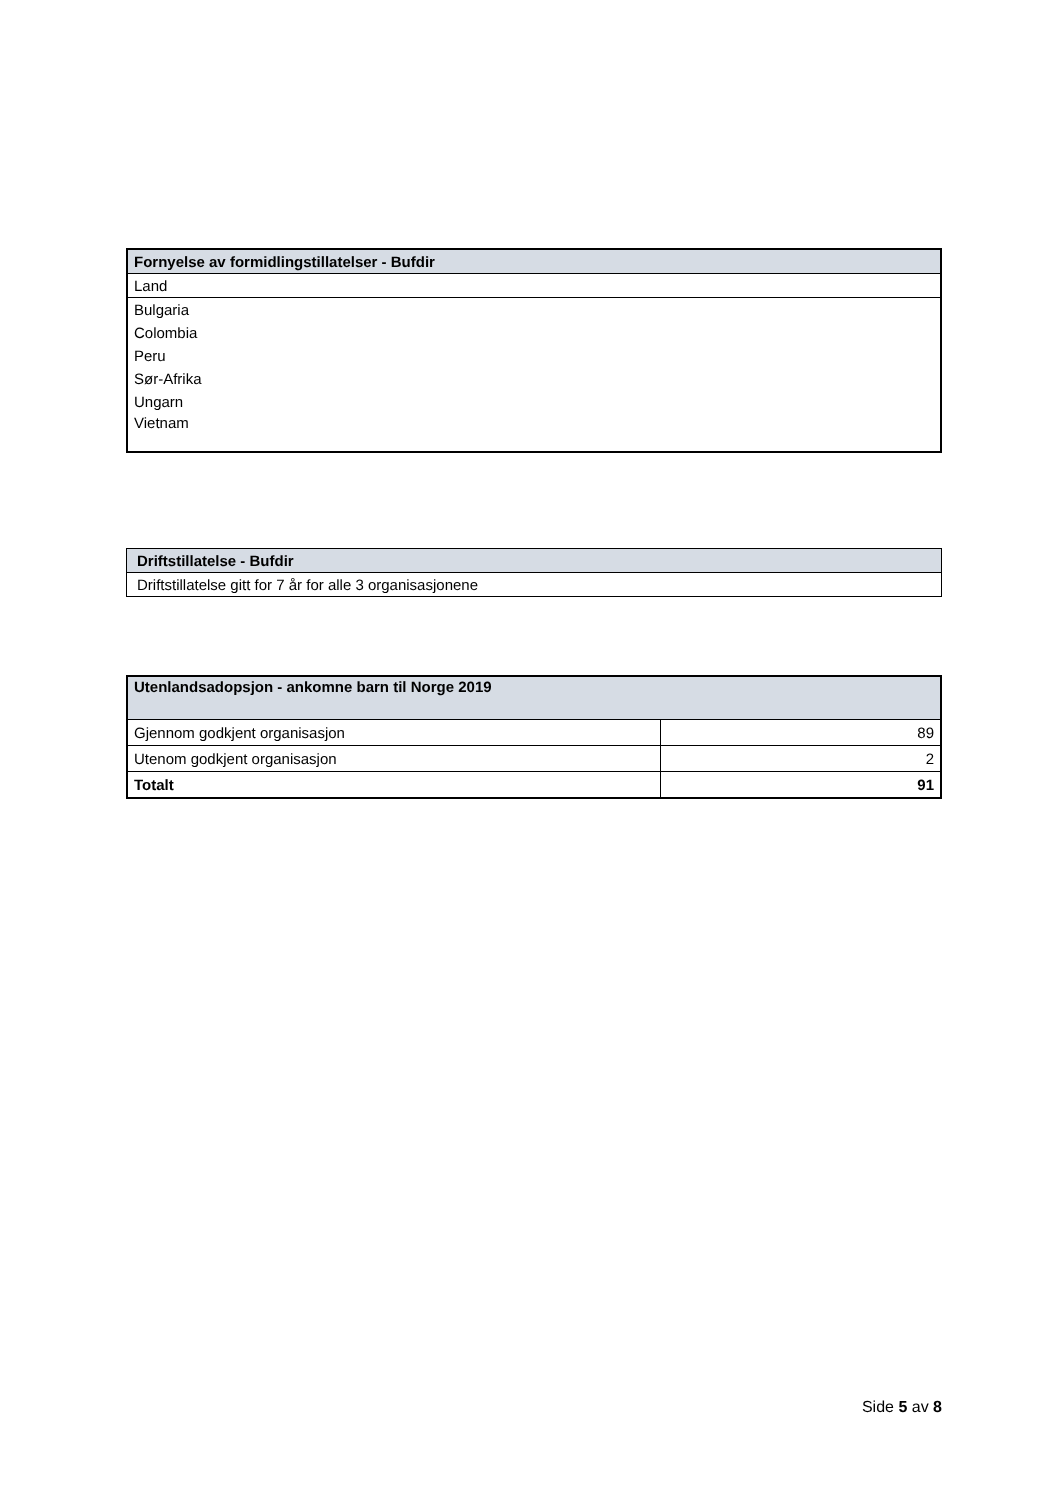| Fornyelse av formidlingstillatelser - Bufdir |
| --- |
| Land |
| Bulgaria |
| Colombia |
| Peru |
| Sør-Afrika |
| Ungarn |
| Vietnam |
| Driftstillatelse - Bufdir |
| --- |
| Driftstillatelse gitt for 7 år for alle 3 organisasjonene |
| Utenlandsadopsjon - ankomne barn til Norge 2019 | |
| --- | --- |
| Gjennom godkjent organisasjon | 89 |
| Utenom godkjent organisasjon | 2 |
| Totalt | 91 |
Side 5 av 8